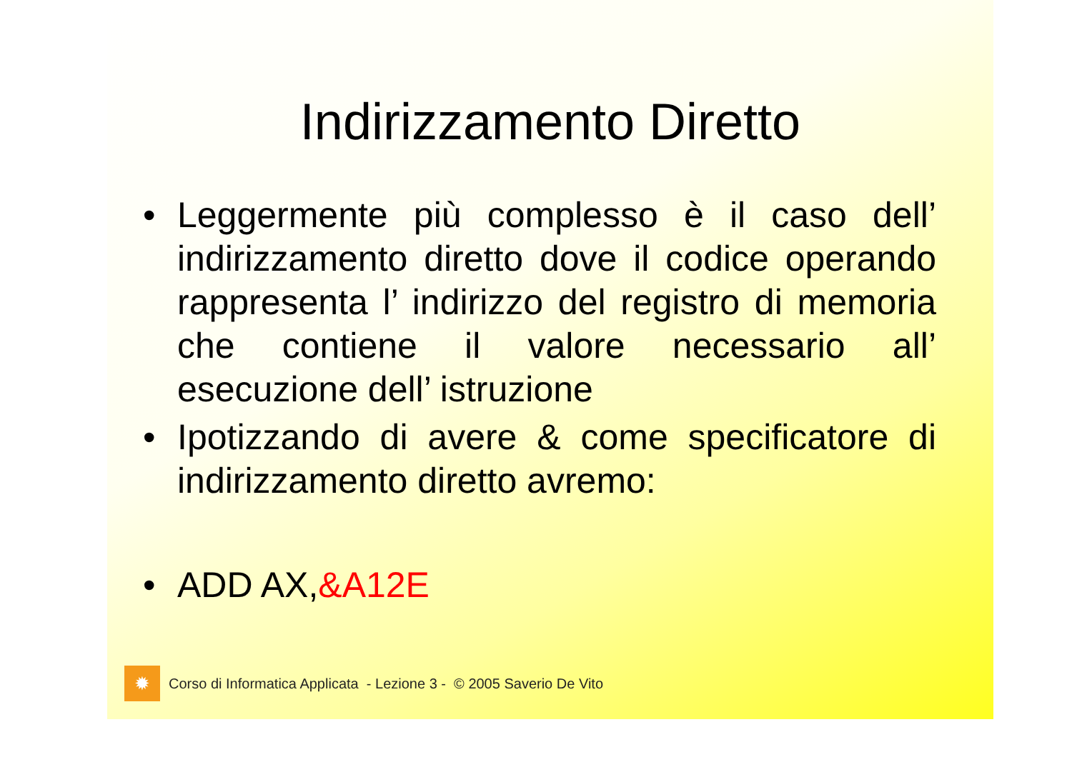Indirizzamento Diretto
• Leggermente più complesso è il caso dell’ indirizzamento diretto dove il codice operando rappresenta l’ indirizzo del registro di memoria che contiene il valore necessario all’ esecuzione dell’ istruzione
• Ipotizzando di avere & come specificatore di indirizzamento diretto avremo:
• ADD AX,&A12E
✹
Corso di Informatica Applicata - Lezione 3 - © 2005 Saverio De Vito